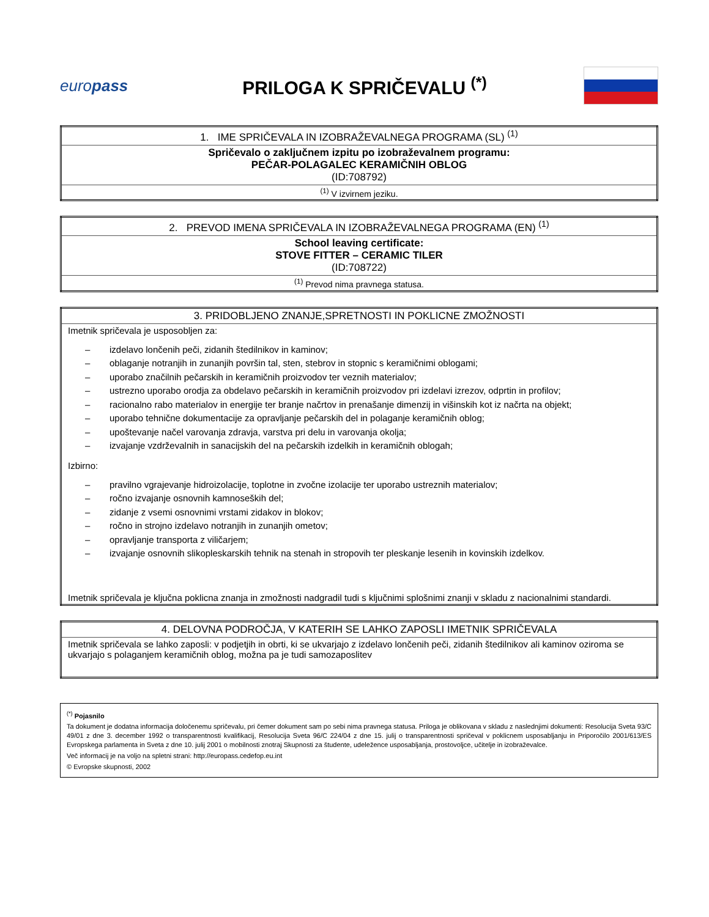europass
PRILOGA K SPRIČEVALU <sup>(*)</sup>
| 1. IME SPRIČEVALA IN IZOBRAŽEVALNEGA PROGRAMA (SL) <sup>(1)</sup> |
| Spričevalo o zaključnem izpitu po izobraževalnem programu: PEČAR-POLAGALEC KERAMIČNIH OBLOG (ID:708792) |
| <sup>(1)</sup> V izvirnem jeziku. |
| 2. PREVOD IMENA SPRIČEVALA IN IZOBRAŽEVALNEGA PROGRAMA (EN) <sup>(1)</sup> |
| School leaving certificate: STOVE FITTER – CERAMIC TILER (ID:708722) |
| <sup>(1)</sup> Prevod nima pravnega statusa. |
| 3. PRIDOBLJENO ZNANJE,SPRETNOSTI IN POKLICNE ZMOŽNOSTI |
| Imetnik spričevala je usposobljen za: – izdelavo lončenih peči, zidanih štedilnikov in kaminov; – oblaganje notranjih in zunanjih površin tal, sten, stebrov in stopnic s keramičnimi oblogami; – uporabo značilnih pečarskih in keramičnih proizvodov ter veznih materialov; – ustrezno uporabo orodja za obdelavo pečarskih in keramičnih proizvodov pri izdelavi izrezov, odprtin in profilov; – racionalno rabo materialov in energije ter branje načrtov in prenašanje dimenzij in višinskih kot iz načrta na objekt; – uporabo tehnične dokumentacije za opravljanje pečarskih del in polaganje keramičnih oblog; – upoštevanje načel varovanja zdravja, varstva pri delu in varovanja okolja; – izvajanje vzdrževalnih in sanacijskih del na pečarskih izdelkih in keramičnih oblogah; Izbirno: – pravilno vgrajevanje hidroizolacije, toplotne in zvočne izolacije ter uporabo ustreznih materialov; – ročno izvajanje osnovnih kamnoseških del; – zidanje z vsemi osnovnimi vrstami zidakov in blokov; – ročno in strojno izdelavo notranjih in zunanjih ometov; – opravljanje transporta z viličarjem; – izvajanje osnovnih slikopleskarskih tehnik na stenah in stropovih ter pleskanje lesenih in kovinskih izdelkov. Imetnik spričevala je ključna poklicna znanja in zmožnosti nadgradil tudi s ključnimi splošnimi znanji v skladu z nacionalnimi standardi. |
| 4. DELOVNA PODROČJA, V KATERIH SE LAHKO ZAPOSLI IMETNIK SPRIČEVALA |
| Imetnik spričevala se lahko zaposli: v podjetjih in obrti, ki se ukvarjajo z izdelavo lončenih peči, zidanih štedilnikov ali kaminov oziroma se ukvarjajo s polaganjem keramičnih oblog, možna pa je tudi samozaposlitev |
<sup>(*)</sup> Pojasnilo
Ta dokument je dodatna informacija določenemu spričevalu, pri čemer dokument sam po sebi nima pravnega statusa. Priloga je oblikovana v skladu z naslednjimi dokumenti: Resolucija Sveta 93/C 49/01 z dne 3. december 1992 o transparentnosti kvalifikacij, Resolucija Sveta 96/C 224/04 z dne 15. julij o transparentnosti spričeval v poklicnem usposabljanju in Priporočilo 2001/613/ES Evropskega parlamenta in Sveta z dne 10. julij 2001 o mobilnosti znotraj Skupnosti za študente, udeležence usposabljanja, prostovoljce, učitelje in izobraževalce.
Več informacij je na voljo na spletni strani: http://europass.cedefop.eu.int
© Evropske skupnosti, 2002